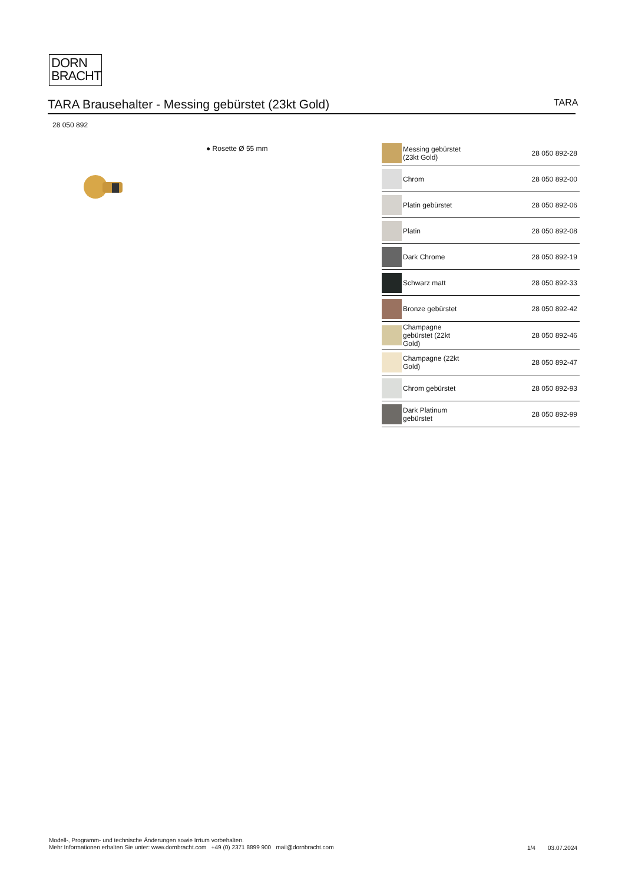DORN
BRACHT
TARA Brausehalter - Messing gebürstet (23kt Gold) TARA
28 050 892
● Rosette Ø 55 mm
| | Messing gebürstet (23kt Gold) | 28 050 892-28 |
| | Chrom | 28 050 892-00 |
| | Platin gebürstet | 28 050 892-06 |
| | Platin | 28 050 892-08 |
| | Dark Chrome | 28 050 892-19 |
| | Schwarz matt | 28 050 892-33 |
| | Bronze gebürstet | 28 050 892-42 |
| | Champagne gebürstet (22kt Gold) | 28 050 892-46 |
| | Champagne (22kt Gold) | 28 050 892-47 |
| | Chrom gebürstet | 28 050 892-93 |
| | Dark Platinum gebürstet | 28 050 892-99 |
Modell-, Programm- und technische Änderungen sowie Irrtum vorbehalten.
Mehr Informationen erhalten Sie unter: www.dornbracht.com +49 (0) 2371 8899 900 mail@dornbracht.com
1/4 03.07.2024